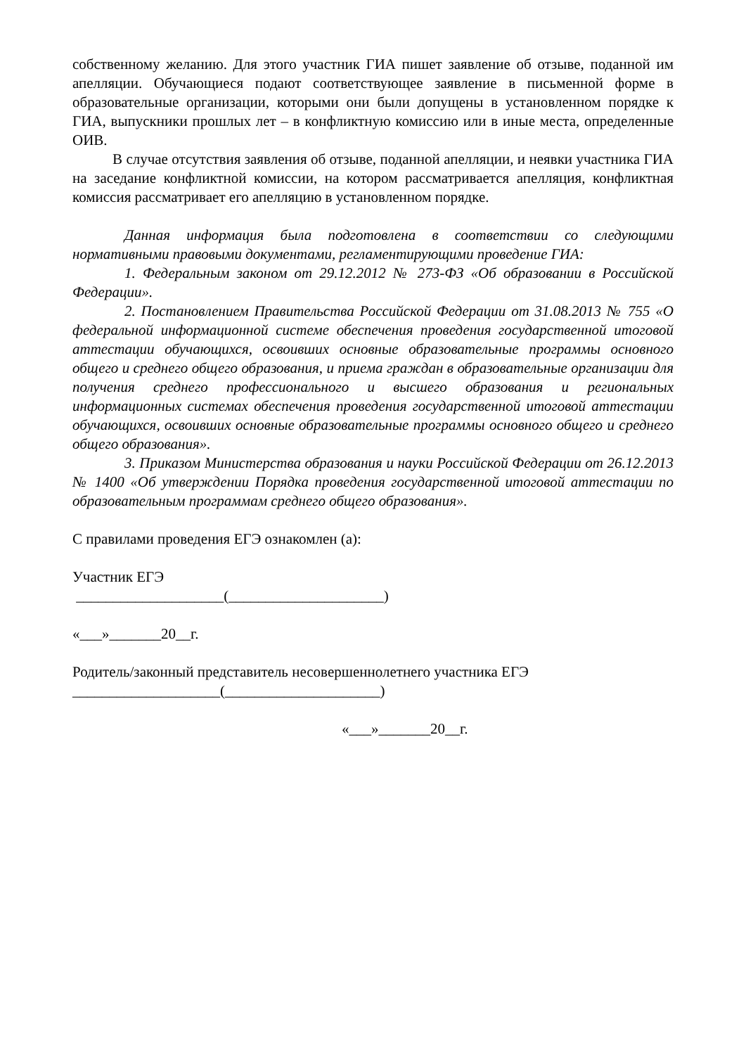собственному желанию. Для этого участник ГИА пишет заявление об отзыве, поданной им апелляции. Обучающиеся подают соответствующее заявление в письменной форме в образовательные организации, которыми они были допущены в установленном порядке к ГИА, выпускники прошлых лет – в конфликтную комиссию или в иные места, определенные ОИВ.
В случае отсутствия заявления об отзыве, поданной апелляции, и неявки участника ГИА на заседание конфликтной комиссии, на котором рассматривается апелляция, конфликтная комиссия рассматривает его апелляцию в установленном порядке.
Данная информация была подготовлена в соответствии со следующими нормативными правовыми документами, регламентирующими проведение ГИА:
1. Федеральным законом от 29.12.2012 № 273-ФЗ «Об образовании в Российской Федерации».
2. Постановлением Правительства Российской Федерации от 31.08.2013 № 755 «О федеральной информационной системе обеспечения проведения государственной итоговой аттестации обучающихся, освоивших основные образовательные программы основного общего и среднего общего образования, и приема граждан в образовательные организации для получения среднего профессионального и высшего образования и региональных информационных системах обеспечения проведения государственной итоговой аттестации обучающихся, освоивших основные образовательные программы основного общего и среднего общего образования».
3. Приказом Министерства образования и науки Российской Федерации от 26.12.2013 № 1400 «Об утверждении Порядка проведения государственной итоговой аттестации по образовательным программам среднего общего образования».
С правилами проведения ЕГЭ ознакомлен (а):
Участник ЕГЭ
____________________(_____________________)
«___»_______20__г.
Родитель/законный представитель несовершеннолетнего участника ЕГЭ
____________________(_____________________)
«___»_______20__г.